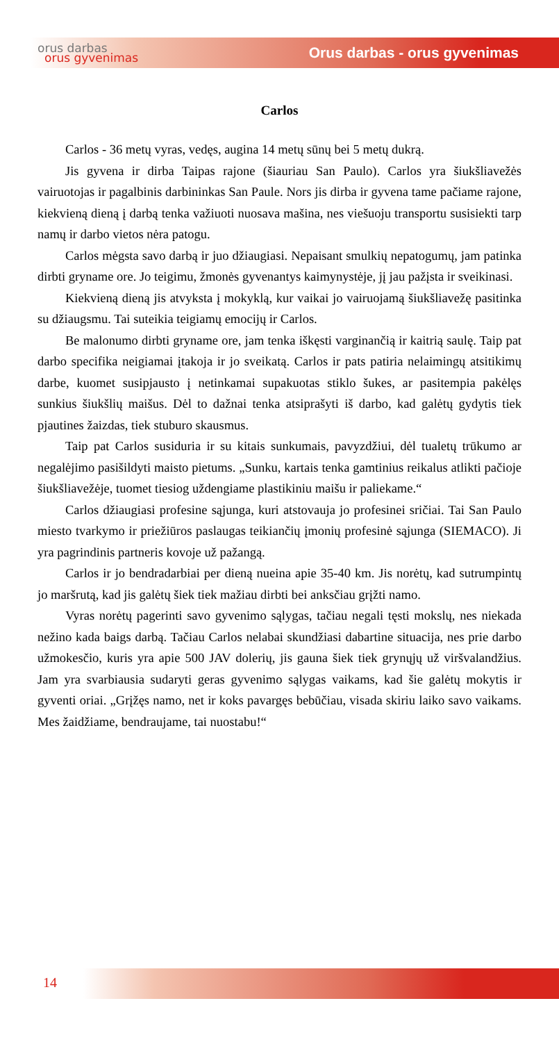orus darbas
orus gyvenimas
Orus darbas - orus gyvenimas
Carlos
Carlos - 36 metų vyras, vedęs, augina 14 metų sūnų bei 5 metų dukrą.
Jis gyvena ir dirba Taipas rajone (šiauriau San Paulo). Carlos yra šiukšliavežės vairuotojas ir pagalbinis darbininkas San Paule. Nors jis dirba ir gyvena tame pačiame rajone, kiekvieną dieną į darbą tenka važiuoti nuosava mašina, nes viešuoju transportu susisiekti tarp namų ir darbo vietos nėra patogu.
Carlos mėgsta savo darbą ir juo džiaugiasi. Nepaisant smulkių nepatogumų, jam patinka dirbti gryname ore. Jo teigimu, žmonės gyvenantys kaimynystėje, jį jau pažįsta ir sveikinasi.
Kiekvieną dieną jis atvyksta į mokyklą, kur vaikai jo vairuojamą šiukšliavežę pasitinka su džiaugsmu. Tai suteikia teigiamų emocijų ir Carlos.
Be malonumo dirbti gryname ore, jam tenka iškęsti varginančią ir kaitrią saulę. Taip pat darbo specifika neigiamai įtakoja ir jo sveikatą. Carlos ir pats patiria nelaimingų atsitikimų darbe, kuomet susipjausto į netinkamai supakuotas stiklo šukes, ar pasitempia pakėlęs sunkius šiukšlių maišus. Dėl to dažnai tenka atsiprašyti iš darbo, kad galėtų gydytis tiek pjautines žaizdas, tiek stuburo skausmus.
Taip pat Carlos susiduria ir su kitais sunkumais, pavyzdžiui, dėl tualetų trūkumo ar negalėjimo pasišildyti maisto pietums. „Sunku, kartais tenka gamtinius reikalus atlikti pačioje šiukšliavežėje, tuomet tiesiog uždengiame plastikiniu maišu ir paliekame.“
Carlos džiaugiasi profesine sąjunga, kuri atstovauja jo profesinei sričiai. Tai San Paulo miesto tvarkymo ir priežiūros paslaugas teikiančių įmonių profesinė sąjunga (SIEMACO). Ji yra pagrindinis partneris kovoje už pažangą.
Carlos ir jo bendradarbiai per dieną nueina apie 35-40 km. Jis norėtų, kad sutrumpintų jo maršrutą, kad jis galėtų šiek tiek mažiau dirbti bei anksčiau grįžti namo.
Vyras norėtų pagerinti savo gyvenimo sąlygas, tačiau negali tęsti mokslų, nes niekada nežino kada baigs darbą. Tačiau Carlos nelabai skundžiasi dabartine situacija, nes prie darbo užmokesčio, kuris yra apie 500 JAV dolerių, jis gauna šiek tiek grynųjų už viršvalandžius. Jam yra svarbiausia sudaryti geras gyvenimo sąlygas vaikams, kad šie galėtų mokytis ir gyventi oriai. „Grįžęs namo, net ir koks pavargęs bebūčiau, visada skiriu laiko savo vaikams. Mes žaidžiame, bendraujame, tai nuostabu!“
14